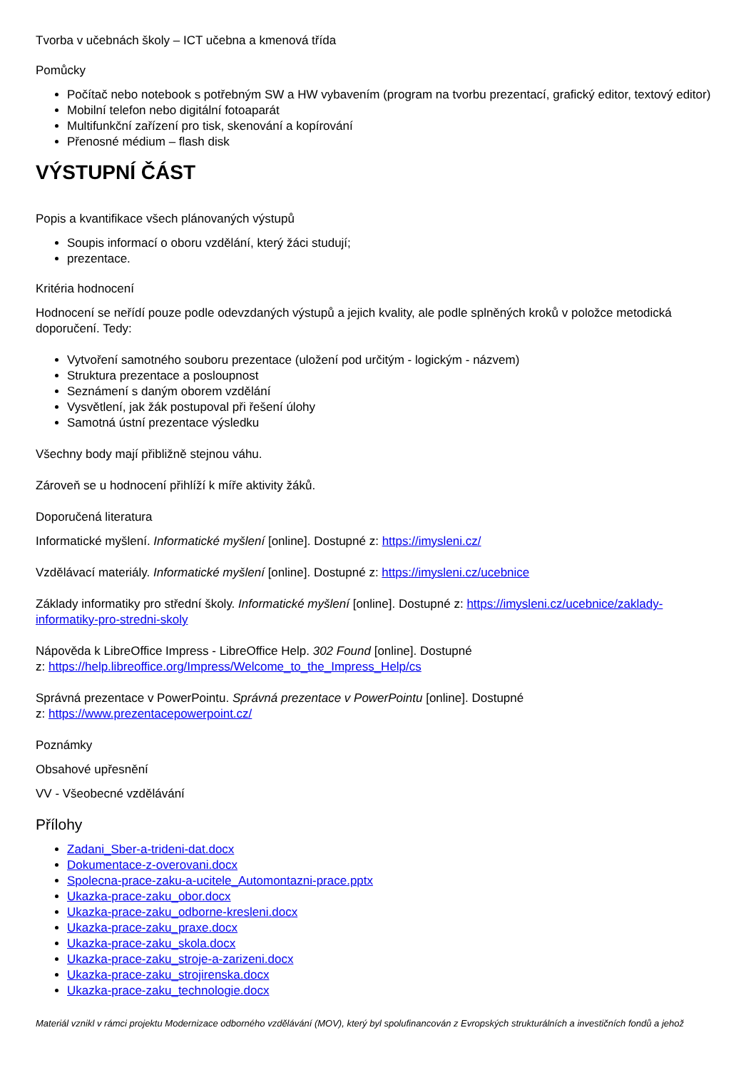Tvorba v učebnách školy – ICT učebna a kmenová třída
Pomůcky
Počítač nebo notebook s potřebným SW a HW vybavením (program na tvorbu prezentací, grafický editor, textový editor)
Mobilní telefon nebo digitální fotoaparát
Multifunkční zařízení pro tisk, skenování a kopírování
Přenosné médium – flash disk
VÝSTUPNÍ ČÁST
Popis a kvantifikace všech plánovaných výstupů
Soupis informací o oboru vzdělání, který žáci studují;
prezentace.
Kritéria hodnocení
Hodnocení se neřídí pouze podle odevzdaných výstupů a jejich kvality, ale podle splněných kroků v položce metodická doporučení. Tedy:
Vytvoření samotného souboru prezentace (uložení pod určitým - logickým - názvem)
Struktura prezentace a posloupnost
Seznámení s daným oborem vzdělání
Vysvětlení, jak žák postupoval při řešení úlohy
Samotná ústní prezentace výsledku
Všechny body mají přibližně stejnou váhu.
Zároveň se u hodnocení přihlíží k míře aktivity žáků.
Doporučená literatura
Informatické myšlení. Informatické myšlení [online]. Dostupné z: https://imysleni.cz/
Vzdělávací materiály. Informatické myšlení [online]. Dostupné z: https://imysleni.cz/ucebnice
Základy informatiky pro střední školy. Informatické myšlení [online]. Dostupné z: https://imysleni.cz/ucebnice/zaklady-informatiky-pro-stredni-skoly
Nápověda k LibreOffice Impress - LibreOffice Help. 302 Found [online]. Dostupné
z: https://help.libreoffice.org/Impress/Welcome_to_the_Impress_Help/cs
Správná prezentace v PowerPointu. Správná prezentace v PowerPointu [online]. Dostupné
z: https://www.prezentacepowerpoint.cz/
Poznámky
Obsahové upřesnění
VV - Všeobecné vzdělávání
Přílohy
Zadani_Sber-a-trideni-dat.docx
Dokumentace-z-overovani.docx
Spolecna-prace-zaku-a-ucitele_Automontazni-prace.pptx
Ukazka-prace-zaku_obor.docx
Ukazka-prace-zaku_odborne-kresleni.docx
Ukazka-prace-zaku_praxe.docx
Ukazka-prace-zaku_skola.docx
Ukazka-prace-zaku_stroje-a-zarizeni.docx
Ukazka-prace-zaku_strojirenska.docx
Ukazka-prace-zaku_technologie.docx
Materiál vznikl v rámci projektu Modernizace odborného vzdělávání (MOV), který byl spolufinancován z Evropských strukturálních a investičních fondů a jehož